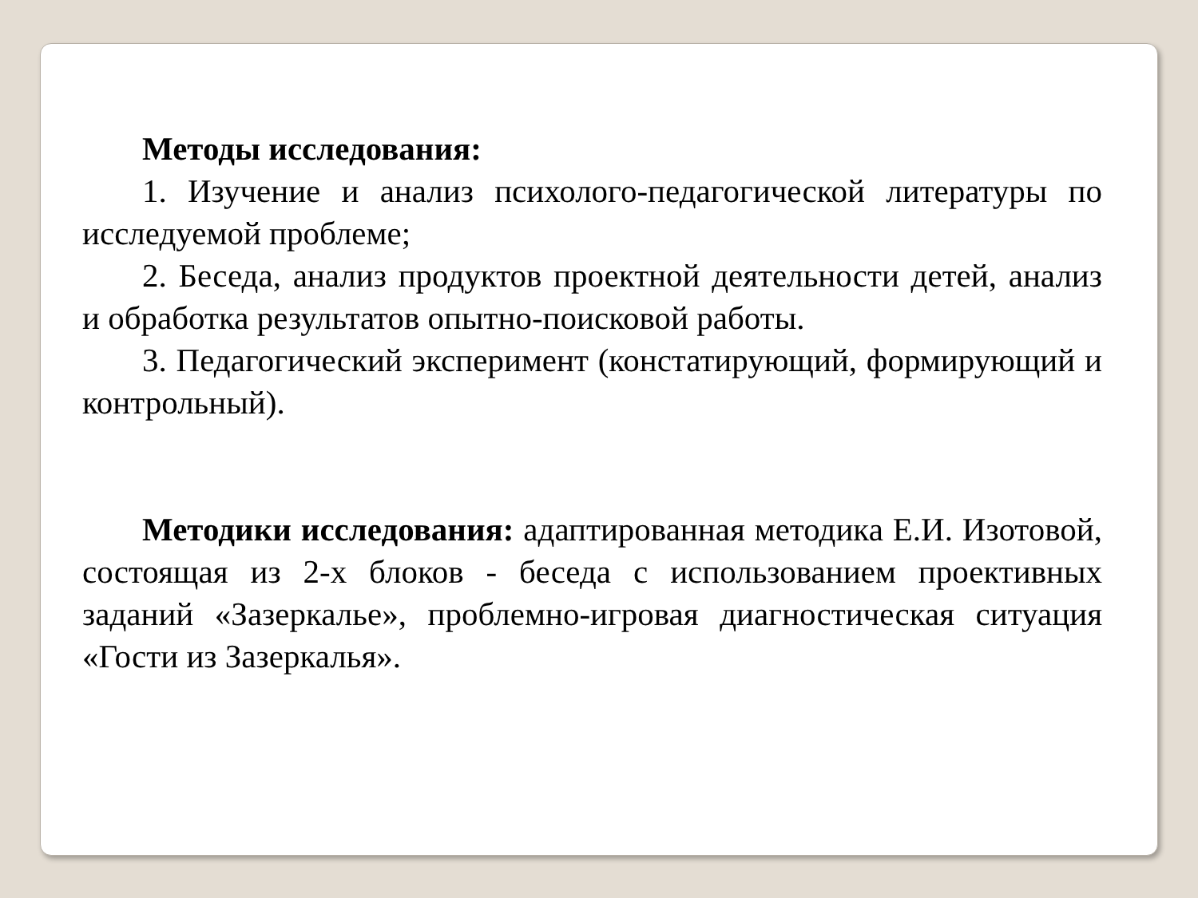Методы исследования:
1. Изучение и анализ психолого-педагогической литературы по исследуемой проблеме;
2. Беседа, анализ продуктов проектной деятельности детей, анализ и обработка результатов опытно-поисковой работы.
3. Педагогический эксперимент (констатирующий, формирующий и контрольный).
Методики исследования: адаптированная методика Е.И. Изотовой, состоящая из 2-х блоков - беседа с использованием проективных заданий «Зазеркалье», проблемно-игровая диагностическая ситуация «Гости из Зазеркалья».